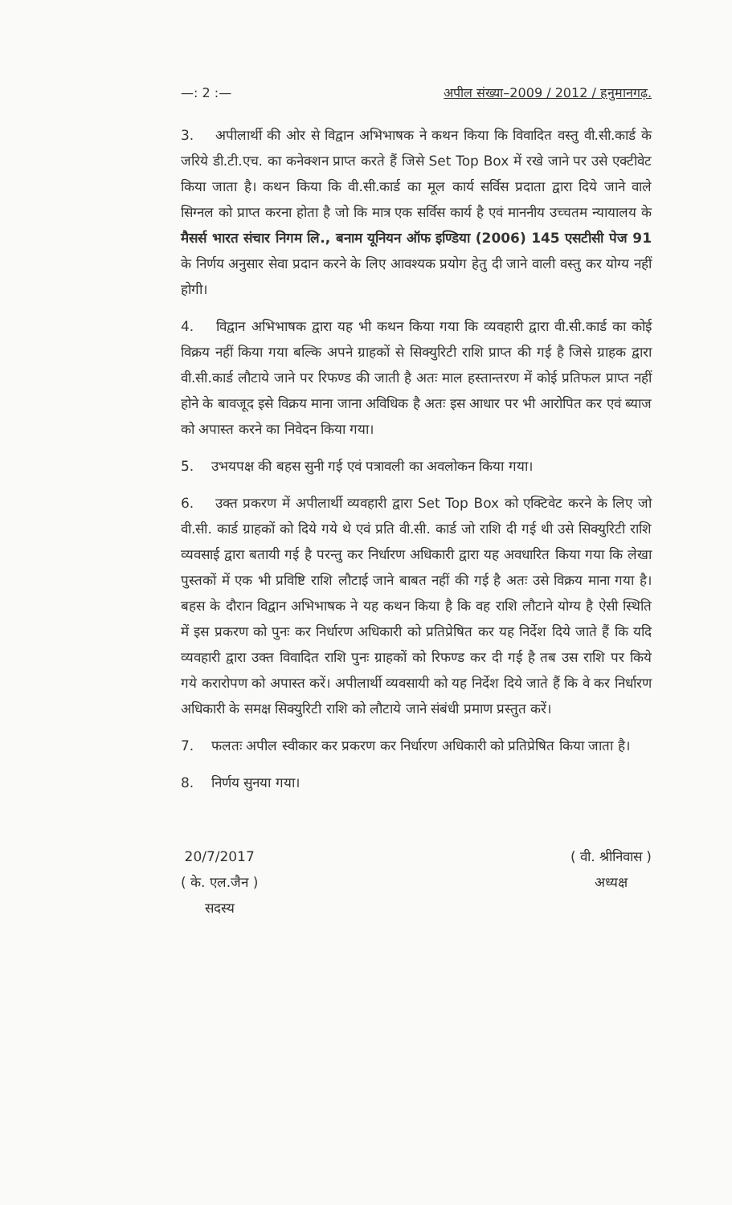—: 2 :— अपील संख्या–2009 / 2012 / हनुमानगढ़.
3. अपीलार्थी की ओर से विद्वान अभिभाषक ने कथन किया कि विवादित वस्तु वी.सी.कार्ड के जरिये डी.टी.एच. का कनेक्शन प्राप्त करते हैं जिसे Set Top Box में रखे जाने पर उसे एक्टीवेट किया जाता है। कथन किया कि वी.सी.कार्ड का मूल कार्य सर्विस प्रदाता द्वारा दिये जाने वाले सिग्नल को प्राप्त करना होता है जो कि मात्र एक सर्विस कार्य है एवं माननीय उच्चतम न्यायालय के मैसर्स भारत संचार निगम लि., बनाम यूनियन ऑफ इण्डिया (2006) 145 एसटीसी पेज 91 के निर्णय अनुसार सेवा प्रदान करने के लिए आवश्यक प्रयोग हेतु दी जाने वाली वस्तु कर योग्य नहीं होगी।
4. विद्वान अभिभाषक द्वारा यह भी कथन किया गया कि व्यवहारी द्वारा वी.सी.कार्ड का कोई विक्रय नहीं किया गया बल्कि अपने ग्राहकों से सिक्युरिटी राशि प्राप्त की गई है जिसे ग्राहक द्वारा वी.सी.कार्ड लौटाये जाने पर रिफण्ड की जाती है अतः माल हस्तान्तरण में कोई प्रतिफल प्राप्त नहीं होने के बावजूद इसे विक्रय माना जाना अविधिक है अतः इस आधार पर भी आरोपित कर एवं ब्याज को अपास्त करने का निवेदन किया गया।
5. उभयपक्ष की बहस सुनी गई एवं पत्रावली का अवलोकन किया गया।
6. उक्त प्रकरण में अपीलार्थी व्यवहारी द्वारा Set Top Box को एक्टिवेट करने के लिए जो वी.सी. कार्ड ग्राहकों को दिये गये थे एवं प्रति वी.सी. कार्ड जो राशि दी गई थी उसे सिक्युरिटी राशि व्यवसाई द्वारा बतायी गई है परन्तु कर निर्धारण अधिकारी द्वारा यह अवधारित किया गया कि लेखा पुस्तकों में एक भी प्रविष्टि राशि लौटाई जाने बाबत नहीं की गई है अतः उसे विक्रय माना गया है। बहस के दौरान विद्वान अभिभाषक ने यह कथन किया है कि वह राशि लौटाने योग्य है ऐसी स्थिति में इस प्रकरण को पुनः कर निर्धारण अधिकारी को प्रतिप्रेषित कर यह निर्देश दिये जाते हैं कि यदि व्यवहारी द्वारा उक्त विवादित राशि पुनः ग्राहकों को रिफण्ड कर दी गई है तब उस राशि पर किये गये करारोपण को अपास्त करें। अपीलार्थी व्यवसायी को यह निर्देश दिये जाते हैं कि वे कर निर्धारण अधिकारी के समक्ष सिक्युरिटी राशि को लौटाये जाने संबंधी प्रमाण प्रस्तुत करें।
7. फलतः अपील स्वीकार कर प्रकरण कर निर्धारण अधिकारी को प्रतिप्रेषित किया जाता है।
8. निर्णय सुनया गया।
20/7/2017
( के. एल.जैन )
सदस्य
( वी. श्रीनिवास )
अध्यक्ष